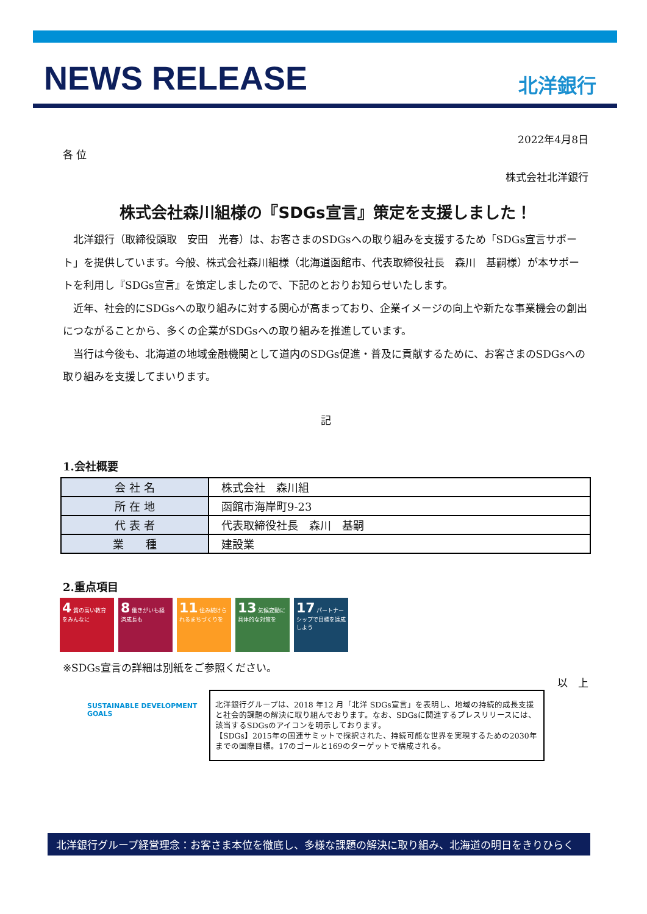NEWS RELEASE
北洋銀行
2022年4月8日
各 位
株式会社北洋銀行
株式会社森川組様の『SDGs宣言』策定を支援しました！
北洋銀行（取締役頭取　安田　光春）は、お客さまのSDGsへの取り組みを支援するため「SDGs宣言サポート」を提供しています。今般、株式会社森川組様（北海道函館市、代表取締役社長　森川　基嗣様）が本サポートを利用し『SDGs宣言』を策定しましたので、下記のとおりお知らせいたします。
近年、社会的にSDGsへの取り組みに対する関心が高まっており、企業イメージの向上や新たな事業機会の創出につながることから、多くの企業がSDGsへの取り組みを推進しています。
当行は今後も、北海道の地域金融機関として道内のSDGs促進・普及に貢献するために、お客さまのSDGsへの取り組みを支援してまいります。
記
1.会社概要
| 会 社 名 | 株式会社 森川組 |
| 所 在 地 | 函館市海岸町9-23 |
| 代 表 者 | 代表取締役社長 森川 基嗣 |
| 業 種 | 建設業 |
2.重点項目
4 質の高い教育をみんなに
8 働きがいも経済成長も
11 住み続けられるまちづくりを
13 気候変動に具体的な対策を
17 パートナーシップで目標を達成しよう
※SDGs宣言の詳細は別紙をご参照ください。
以　上
SUSTAINABLE DEVELOPMENT GOALS
北洋銀行グループは、2018 年12 月「北洋 SDGs宣言」を表明し、地域の持続的成長支援と社会的課題の解決に取り組んでおります。なお、SDGsに関連するプレスリリースには、該当するSDGsのアイコンを明示しております。
【SDGs】2015年の国連サミットで採択された、持続可能な世界を実現するための2030年までの国際目標。17のゴールと169のターゲットで構成される。
北洋銀行グループ経営理念：お客さま本位を徹底し、多様な課題の解決に取り組み、北海道の明日をきりひらく